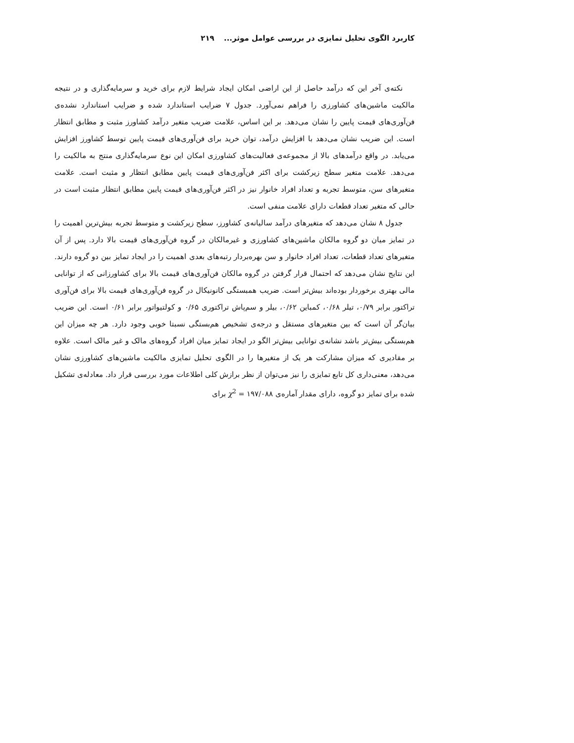کاربرد الگوی تحلیل تمایزی در بررسی عوامل موثر... ۲۱۹
نکته‌ی آخر این که درآمد حاصل از این اراضی امکان ایجاد شرایط لازم برای خرید و سرمایه‌گذاری و در نتیجه مالکیت ماشین‌های کشاورزی را فراهم نمی‌آورد. جدول ۷ ضرایب استاندارد شده و ضرایب استاندارد نشده‌ی فن‌آوری‌های قیمت پایین را نشان می‌دهد. بر این اساس، علامت ضریب متغیر درآمد کشاورز مثبت و مطابق انتظار است. این ضریب نشان می‌دهد با افزایش درآمد، توان خرید برای فن‌آوری‌های قیمت پایین توسط کشاورز افزایش می‌یابد. در واقع درآمدهای بالا از مجموعه‌ی فعالیت‌های کشاورزی امکان این نوع سرمایه‌گذاری منتج به مالکیت را می‌دهد. علامت متغیر سطح زیرکشت برای اکثر فن‌آوری‌های قیمت پایین مطابق انتظار و مثبت است. علامت متغیرهای سن، متوسط تجربه و تعداد افراد خانوار نیز در اکثر فن‌آوری‌های قیمت پایین مطابق انتظار مثبت است در حالی که متغیر تعداد قطعات دارای علامت منفی است.
جدول ۸ نشان می‌دهد که متغیرهای درآمد سالیانه‌ی کشاورز، سطح زیرکشت و متوسط تجربه بیش‌ترین اهمیت را در تمایز میان دو گروه مالکان ماشین‌های کشاورزی و غیرمالکان در گروه فن‌آوری‌های قیمت بالا دارد. پس از آن متغیرهای تعداد قطعات، تعداد افراد خانوار و سن بهره‌بردار رتبه‌های بعدی اهمیت را در ایجاد تمایز بین دو گروه دارند. این نتایج نشان می‌دهد که احتمال قرار گرفتن در گروه مالکان فن‌آوری‌های قیمت بالا برای کشاورزانی که از توانایی مالی بهتری برخوردار بوده‌اند بیش‌تر است. ضریب همبستگی کانونیکال در گروه فن‌آوری‌های قیمت بالا برای فن‌آوری تراکتور برابر ۰/۷۹، تیلر ۰/۶۸، کمباین ۰/۶۲، بیلر و سم‌پاش تراکتوری ۰/۶۵ و کولتیواتور برابر ۰/۶۱ است. این ضریب بیان‌گر آن است که بین متغیرهای مستقل و درجه‌ی تشخیص هم‌بستگی نسبتا خوبی وجود دارد. هر چه میزان این هم‌بستگی بیش‌تر باشد نشانه‌ی توانایی بیش‌تر الگو در ایجاد تمایز میان افراد گروه‌های مالک و غیر مالک است. علاوه بر مقادیری که میزان مشارکت هر یک از متغیرها را در الگوی تحلیل تمایزی مالکیت ماشین‌های کشاورزی نشان می‌دهد، معنی‌داری کل تابع تمایزی را نیز می‌توان از نظر برازش کلی اطلاعات مورد بررسی قرار داد. معادله‌ی تشکیل شده برای تمایز دو گروه، دارای مقدار آماره‌ی ۱۹۷/۰۸۸ = χ<sup>2</sup> برای